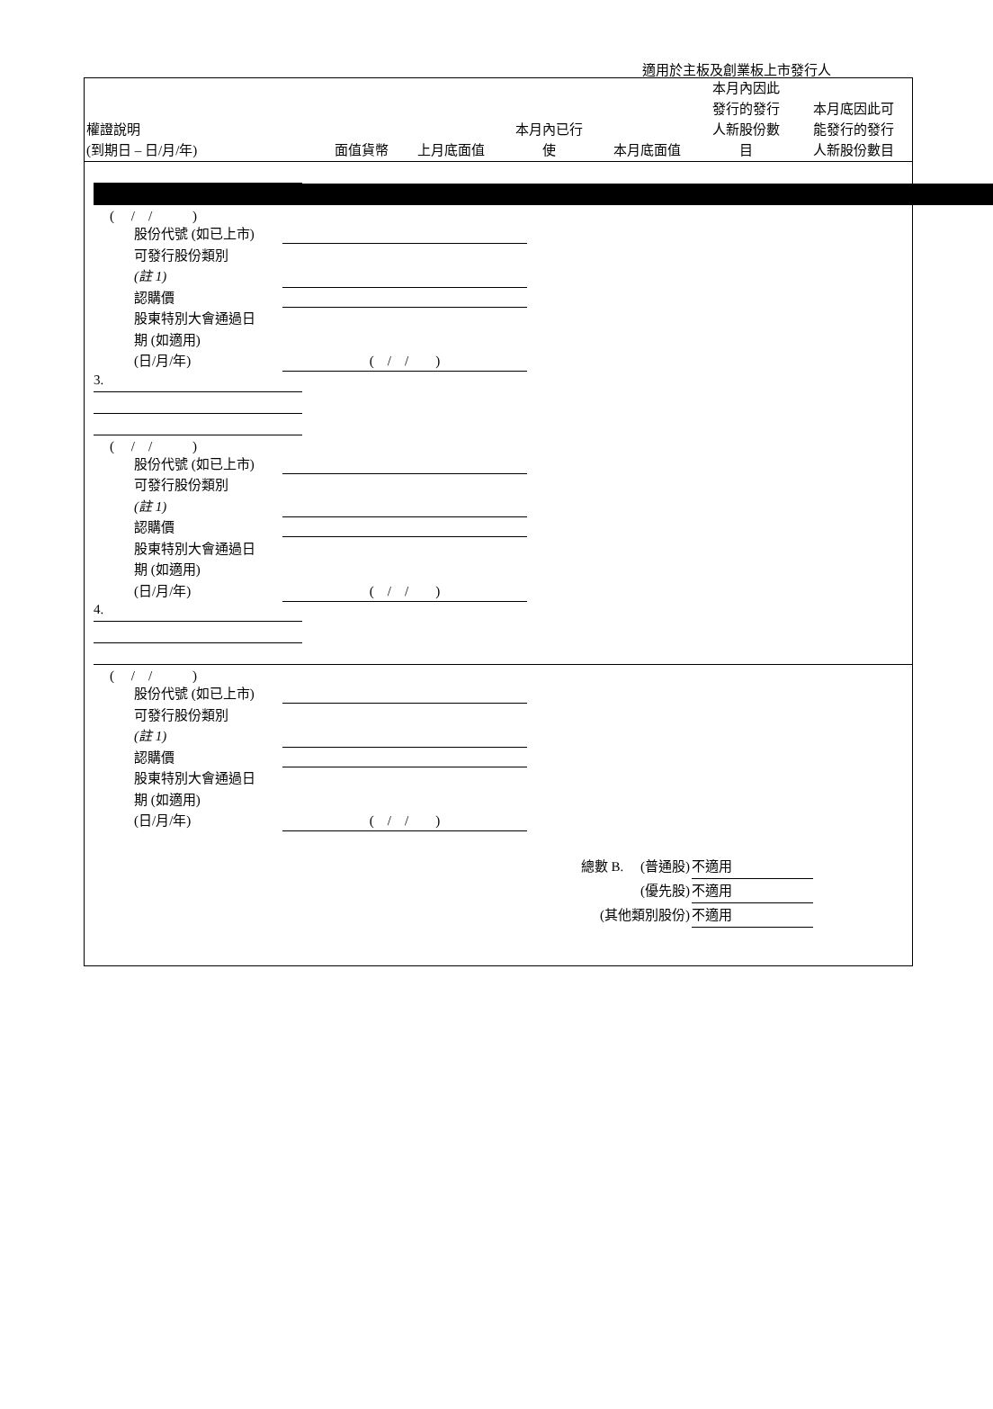適用於主板及創業板上市發行人
| 權證說明 (到期日 – 日/月/年) | 面值貨幣 | 上月底面值 | 本月內已行 使 | 本月底面值 | 本月內因此 發行的發行 人新股份數 目 | 本月底因此可 能發行的發行 人新股份數目 |
| --- | --- | --- | --- | --- | --- | --- |
(　 /　/　　　)
股份代號 (如已上市)
可發行股份類別
(註 1)
認購價
股東特別大會通過日
期 (如適用)
(日/月/年)
(　/　/　　)
3.
(　 /　/　　　)
股份代號 (如已上市)
可發行股份類別
(註 1)
認購價
股東特別大會通過日
期 (如適用)
(日/月/年)
(　/　/　　)
4.
(　 /　/　　　)
股份代號 (如已上市)
可發行股份類別
(註 1)
認購價
股東特別大會通過日
期 (如適用)
(日/月/年)
(　/　/　　)
總數 B.　 (普通股) 不適用
(優先股) 不適用
(其他類別股份) 不適用